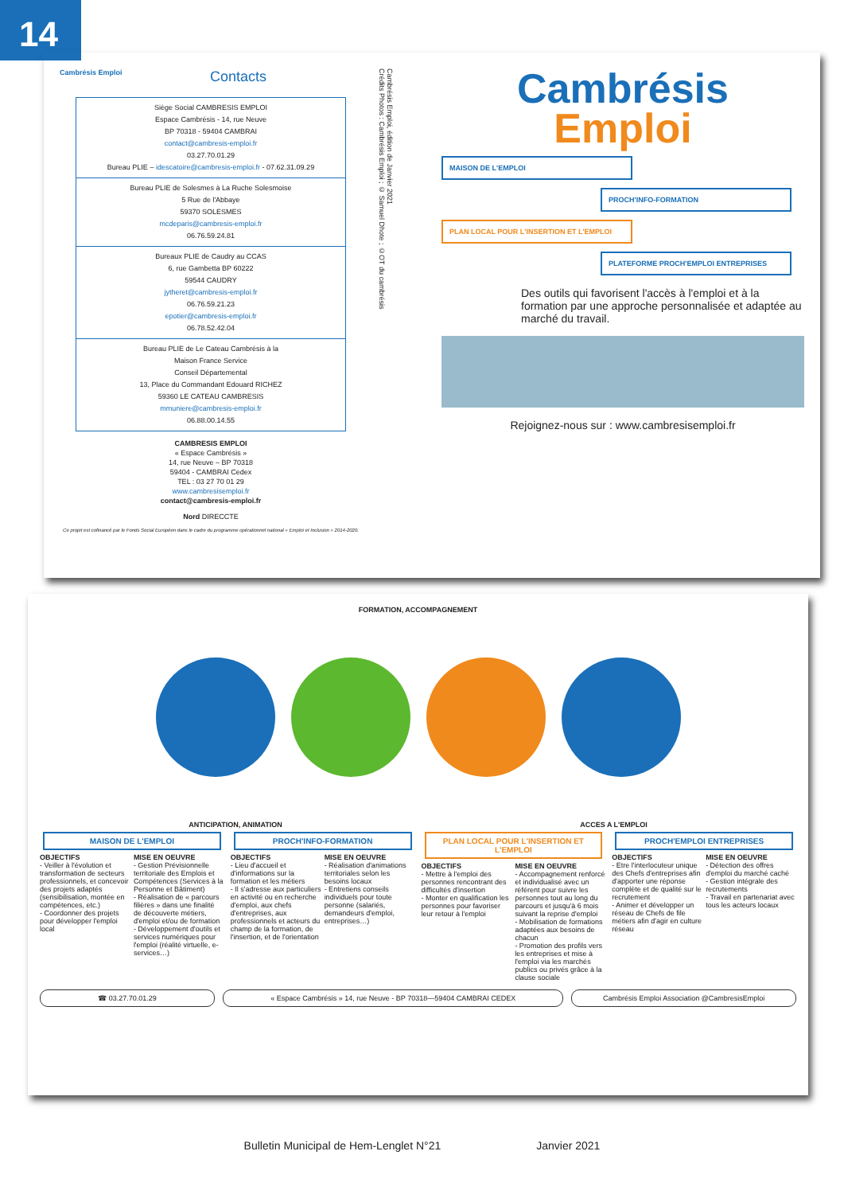14
Cambrésis Emploi Contacts
Siège Social CAMBRESIS EMPLOI
Espace Cambrésis - 14, rue Neuve
BP 70318 - 59404 CAMBRAI
contact@cambresis-emploi.fr
03.27.70.01.29
Bureau PLIE – idescatoire@cambresis-emploi.fr - 07.62.31.09.29
Bureau PLIE de Solesmes à La Ruche Solesmoise
5 Rue de l'Abbaye
59370 SOLESMES
mcdeparis@cambresis-emploi.fr
06.76.59.24.81
Bureaux PLIE de Caudry au CCAS
6, rue Gambetta BP 60222
59544 CAUDRY
jytheret@cambresis-emploi.fr
06.76.59.21.23
epotier@cambresis-emploi.fr
06.78.52.42.04
Bureau PLIE de Le Cateau Cambrésis à la
Maison France Service
Conseil Départemental
13, Place du Commandant Edouard RICHEZ
59360 LE CATEAU CAMBRESIS
mmuniere@cambresis-emploi.fr
06.88.00.14.55
CAMBRESIS EMPLOI
« Espace Cambrésis »
14, rue Neuve – BP 70318
59404 - CAMBRAI Cedex
TEL : 03 27 70 01 29
www.cambresisemploi.fr
contact@cambresis-emploi.fr
Nord DIRECCTE
Ce projet est cofinancé par le Fonds Social Européen dans le cadre du programme opérationnel national « Emploi et Inclusion » 2014-2020.
Cambrésis Emploi, édition de Janvier 2021
Crédits Photos : Cambrésis Emploi ; © Samuel Dhote ; ©OT du cambrésis
Cambrésis
Emploi
MAISON DE L'EMPLOI
PROCH'INFO-FORMATION
PLAN LOCAL POUR L'INSERTION ET L'EMPLOI
PLATEFORME PROCH'EMPLOI ENTREPRISES
Des outils qui favorisent l'accès à l'emploi et à la formation par une approche personnalisée et adaptée au marché du travail.
Rejoignez-nous sur : www.cambresisemploi.fr
FORMATION, ACCOMPAGNEMENT
ANTICIPATION, ANIMATION ACCES A L'EMPLOI
MAISON DE L'EMPLOI
OBJECTIFS
- Veiller à l'évolution et transformation de secteurs professionnels, et concevoir des projets adaptés (sensibilisation, montée en compétences, etc.)
- Coordonner des projets pour développer l'emploi local
MISE EN OEUVRE
- Gestion Prévisionnelle territoriale des Emplois et Compétences (Services à la Personne et Bâtiment)
- Réalisation de « parcours filières » dans une finalité de découverte métiers, d'emploi et/ou de formation
- Développement d'outils et services numériques pour l'emploi (réalité virtuelle, e-services…)
PROCH'INFO-FORMATION
OBJECTIFS
- Lieu d'accueil et d'informations sur la formation et les métiers
- Il s'adresse aux particuliers en activité ou en recherche d'emploi, aux chefs d'entreprises, aux professionnels et acteurs du champ de la formation, de l'insertion, et de l'orientation
MISE EN OEUVRE
- Réalisation d'animations territoriales selon les besoins locaux
- Entretiens conseils individuels pour toute personne (salariés, demandeurs d'emploi, entreprises…)
PLAN LOCAL POUR L'INSERTION ET L'EMPLOI
OBJECTIFS
- Mettre à l'emploi des personnes rencontrant des difficultés d'insertion
- Monter en qualification les personnes pour favoriser leur retour à l'emploi
MISE EN OEUVRE
- Accompagnement renforcé et individualisé avec un référent pour suivre les personnes tout au long du parcours et jusqu'à 6 mois suivant la reprise d'emploi
- Mobilisation de formations adaptées aux besoins de chacun
- Promotion des profils vers les entreprises et mise à l'emploi via les marchés publics ou privés grâce à la clause sociale
PROCH'EMPLOI ENTREPRISES
OBJECTIFS
- Etre l'interlocuteur unique des Chefs d'entreprises afin d'apporter une réponse complète et de qualité sur le recrutement
- Animer et développer un réseau de Chefs de file métiers afin d'agir en culture réseau
MISE EN OEUVRE
- Détection des offres d'emploi du marché caché
- Gestion intégrale des recrutements
- Travail en partenariat avec tous les acteurs locaux
☎ 03.27.70.01.29 « Espace Cambrésis » 14, rue Neuve - BP 70318—59404 CAMBRAI CEDEX
Cambrésis Emploi Association @CambresisEmploi
Bulletin Municipal de Hem-Lenglet N°21 Janvier 2021